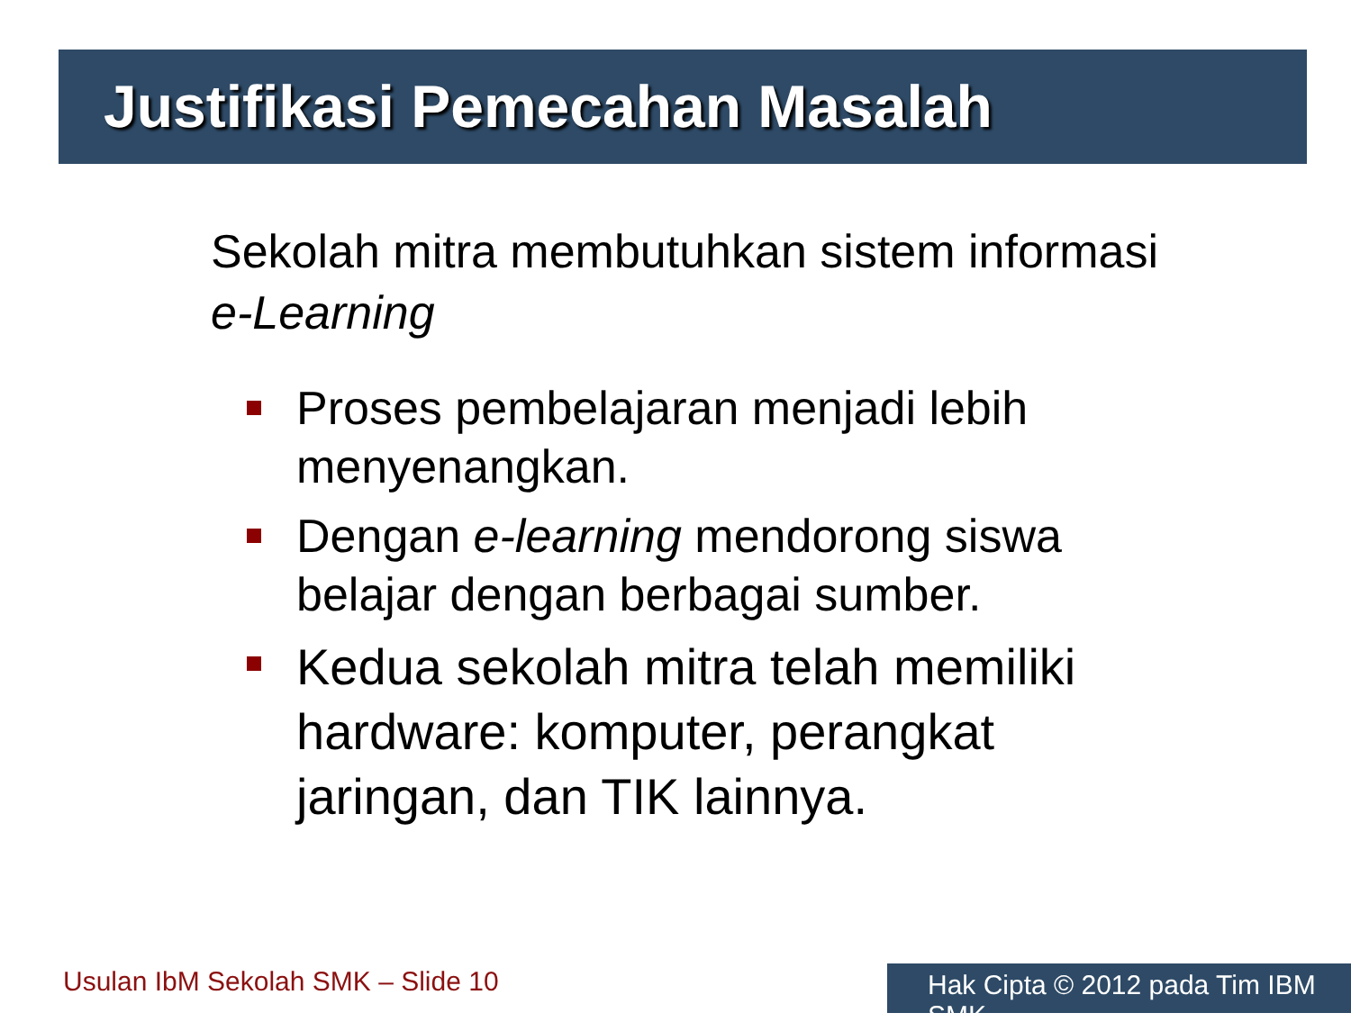Justifikasi Pemecahan Masalah
Sekolah mitra membutuhkan sistem informasi e-Learning
Proses pembelajaran menjadi lebih menyenangkan.
Dengan e-learning mendorong siswa belajar dengan berbagai sumber.
Kedua sekolah mitra telah memiliki hardware: komputer, perangkat jaringan, dan TIK lainnya.
Usulan IbM Sekolah SMK – Slide 10
Hak Cipta © 2012 pada Tim IBM SMK